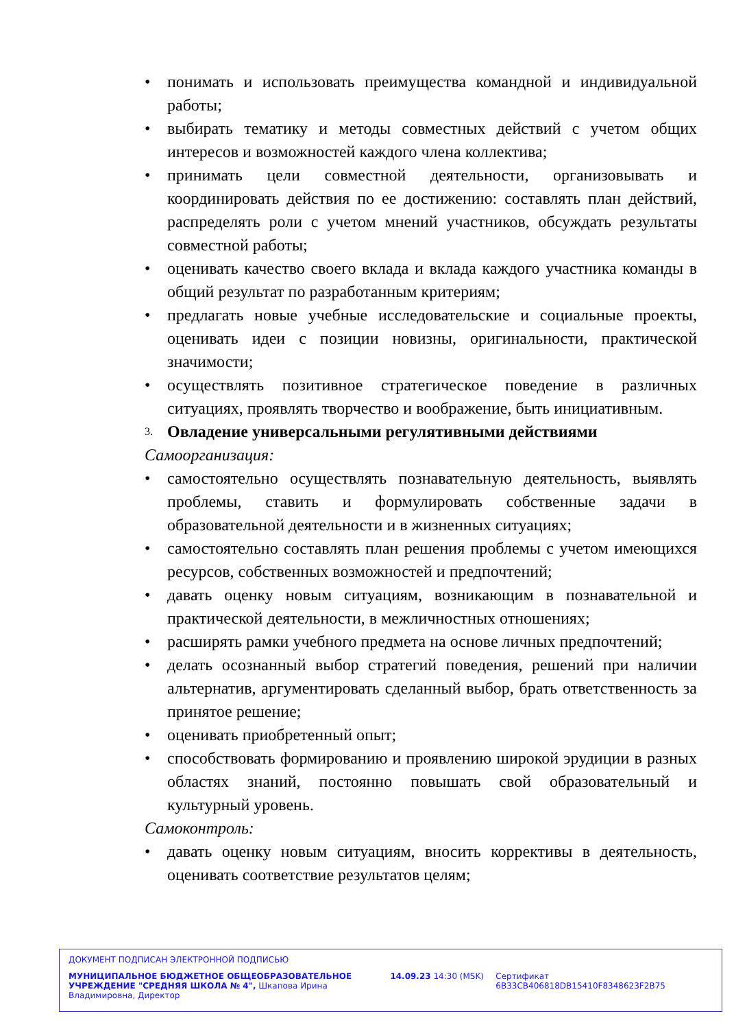• понимать и использовать преимущества командной и индивидуальной работы;
• выбирать тематику и методы совместных действий с учетом общих интересов и возможностей каждого члена коллектива;
• принимать цели совместной деятельности, организовывать и координировать действия по ее достижению: составлять план действий, распределять роли с учетом мнений участников, обсуждать результаты совместной работы;
• оценивать качество своего вклада и вклада каждого участника команды в общий результат по разработанным критериям;
• предлагать новые учебные исследовательские и социальные проекты, оценивать идеи с позиции новизны, оригинальности, практической значимости;
• осуществлять позитивное стратегическое поведение в различных ситуациях, проявлять творчество и воображение, быть инициативным.
3. Овладение универсальными регулятивными действиями
Самоорганизация:
• самостоятельно осуществлять познавательную деятельность, выявлять проблемы, ставить и формулировать собственные задачи в образовательной деятельности и в жизненных ситуациях;
• самостоятельно составлять план решения проблемы с учетом имеющихся ресурсов, собственных возможностей и предпочтений;
• давать оценку новым ситуациям, возникающим в познавательной и практической деятельности, в межличностных отношениях;
• расширять рамки учебного предмета на основе личных предпочтений;
• делать осознанный выбор стратегий поведения, решений при наличии альтернатив, аргументировать сделанный выбор, брать ответственность за принятое решение;
• оценивать приобретенный опыт;
• способствовать формированию и проявлению широкой эрудиции в разных областях знаний, постоянно повышать свой образовательный и культурный уровень.
Самоконтроль:
• давать оценку новым ситуациям, вносить коррективы в деятельность, оценивать соответствие результатов целям;
ДОКУМЕНТ ПОДПИСАН ЭЛЕКТРОННОЙ ПОДПИСЬЮ
МУНИЦИПАЛЬНОЕ БЮДЖЕТНОЕ ОБЩЕОБРАЗОВАТЕЛЬНОЕ УЧРЕЖДЕНИЕ "СРЕДНЯЯ ШКОЛА № 4", Шкапова Ирина Владимировна, Директор
14.09.23 14:30 (MSK) Сертификат 6B33CB406818DB15410F8348623F2B75